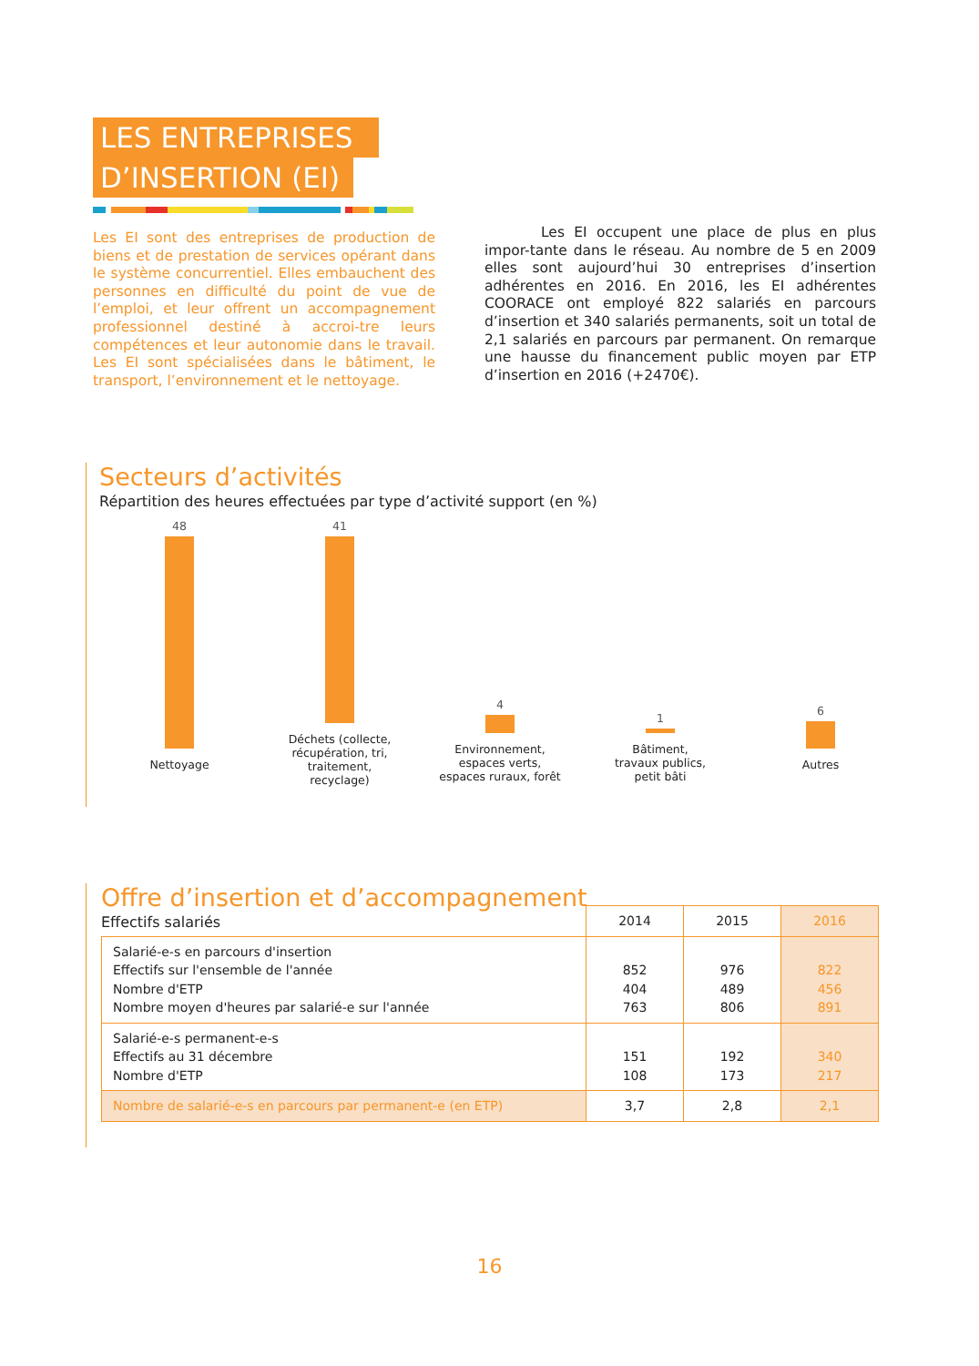LES ENTREPRISES
D’INSERTION (EI)
Les EI sont des entreprises de production de biens et de prestation de services opérant dans le système concurrentiel. Elles embauchent des personnes en difficulté du point de vue de l’emploi, et leur offrent un accompagnement professionnel destiné à accroi-tre leurs compétences et leur autonomie dans le travail. Les EI sont spécialisées dans le bâtiment, le transport, l’environnement et le nettoyage.
    Les EI occupent une place de plus en plus impor-tante dans le réseau. Au nombre de 5 en 2009 elles sont aujourd’hui 30 entreprises d’insertion adhérentes en 2016. En 2016, les EI adhérentes COORACE ont employé 822 salariés en parcours d’insertion et 340 salariés permanents, soit un total de 2,1 salariés en parcours par permanent. On remarque une hausse du financement public moyen par ETP d’insertion en 2016 (+2470€).
Secteurs d’activités
Répartition des heures effectuées par type d’activité support (en %)
48
Nettoyage
41
Déchets (collecte,
récupération, tri, traitement,
recyclage)
4
Environnement,
espaces verts,
espaces ruraux, forêt
1
Bâtiment,
travaux publics,
petit bâti
6
Autres
Offre d’insertion et d’accompagnement
Effectifs salariés
| | 2014 | 2015 | 2016 |
| Salarié-e-s en parcours d'insertion Effectifs sur l'ensemble de l'année Nombre d'ETP Nombre moyen d'heures par salarié-e sur l'année | 852 404 763 | 976 489 806 | 822 456 891 |
| Salarié-e-s permanent-e-s Effectifs au 31 décembre Nombre d'ETP | 151 108 | 192 173 | 340 217 |
| Nombre de salarié-e-s en parcours par permanent-e (en ETP) | 3,7 | 2,8 | 2,1 |
16